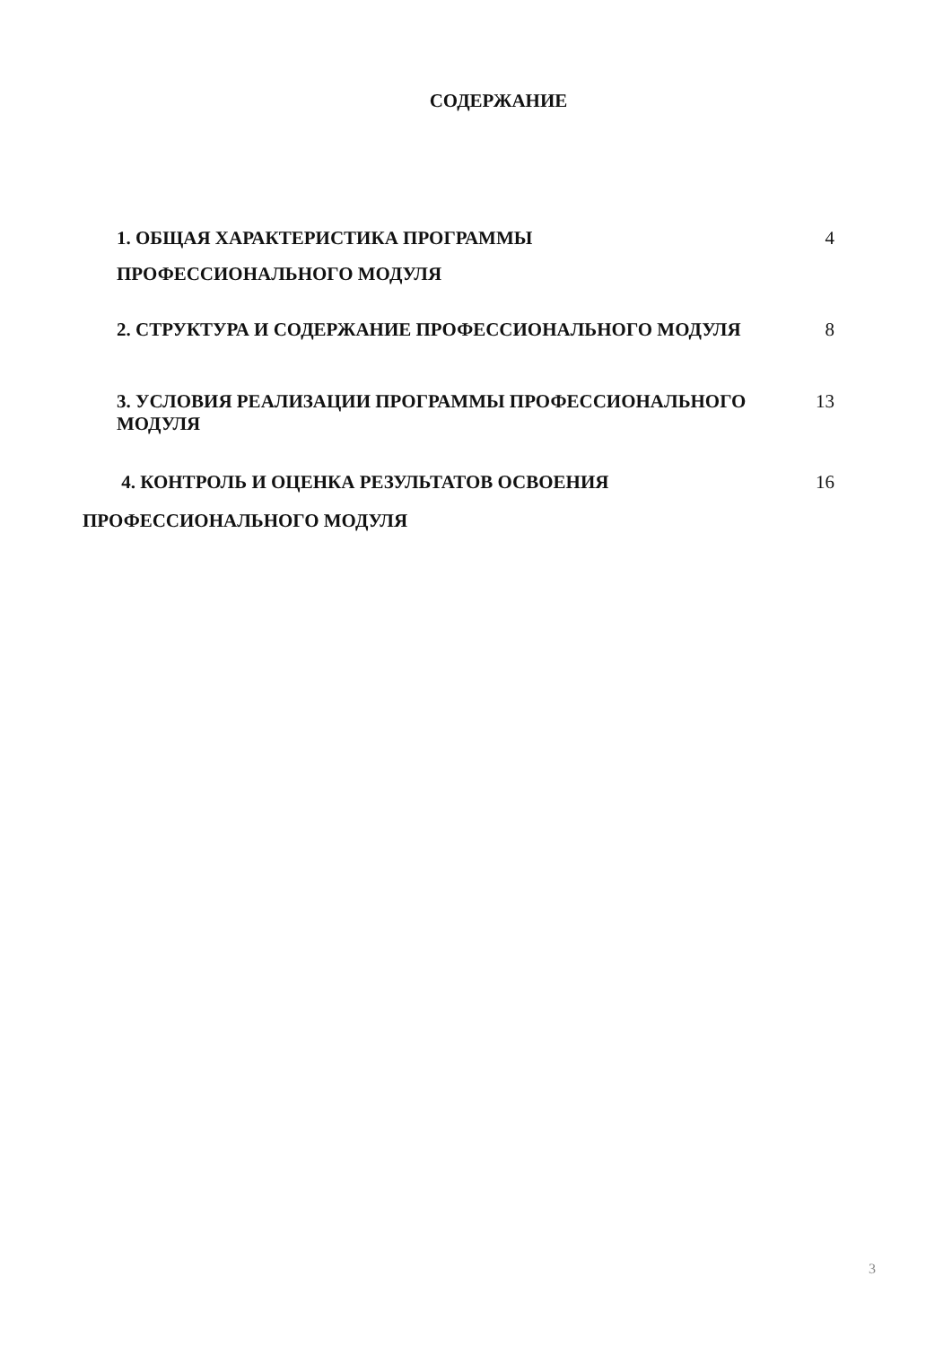СОДЕРЖАНИЕ
1. ОБЩАЯ ХАРАКТЕРИСТИКА ПРОГРАММЫ
ПРОФЕССИОНАЛЬНОГО МОДУЛЯ
4
2. СТРУКТУРА И СОДЕРЖАНИЕ ПРОФЕССИОНАЛЬНОГО МОДУЛЯ
8
3. УСЛОВИЯ РЕАЛИЗАЦИИ ПРОГРАММЫ ПРОФЕССИОНАЛЬНОГО МОДУЛЯ
13
4. КОНТРОЛЬ И ОЦЕНКА РЕЗУЛЬТАТОВ ОСВОЕНИЯ
16
ПРОФЕССИОНАЛЬНОГО МОДУЛЯ
3